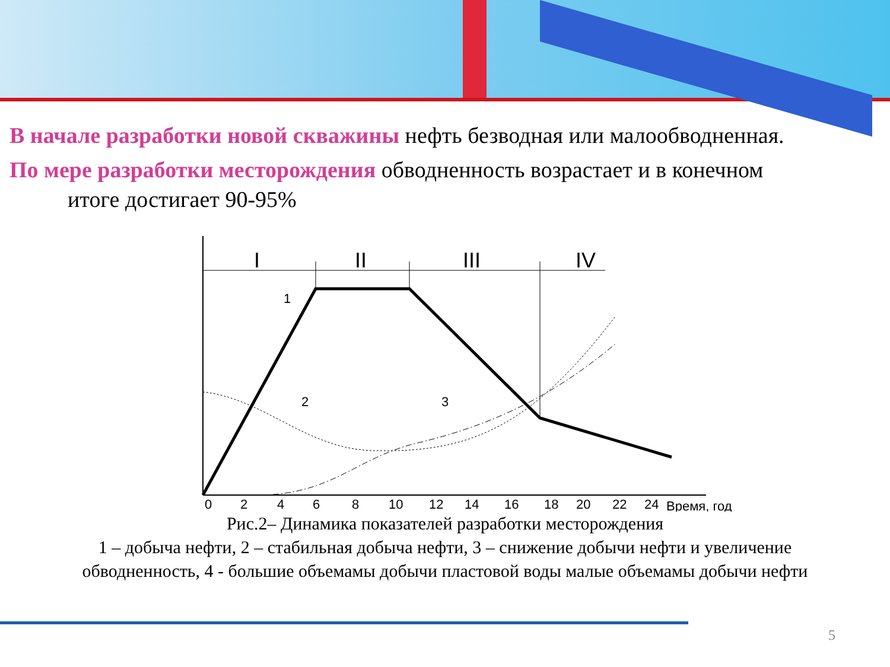В начале разработки новой скважины нефть безводная или малообводненная.
По мере разработки месторождения обводненность возрастает и в конечном
итоге достигает 90-95%
I
II
III
IV
1
2
3
0
2
4
6
8
10
12
14
16
18
20
22
24
Время, год
Рис.2– Динамика показателей разработки месторождения
1 – добыча нефти, 2 – стабильная добыча нефти, 3 – снижение добычи нефти и увеличение обводненность, 4 - большие объемамы добычи пластовой воды малые объемамы добычи нефти
5